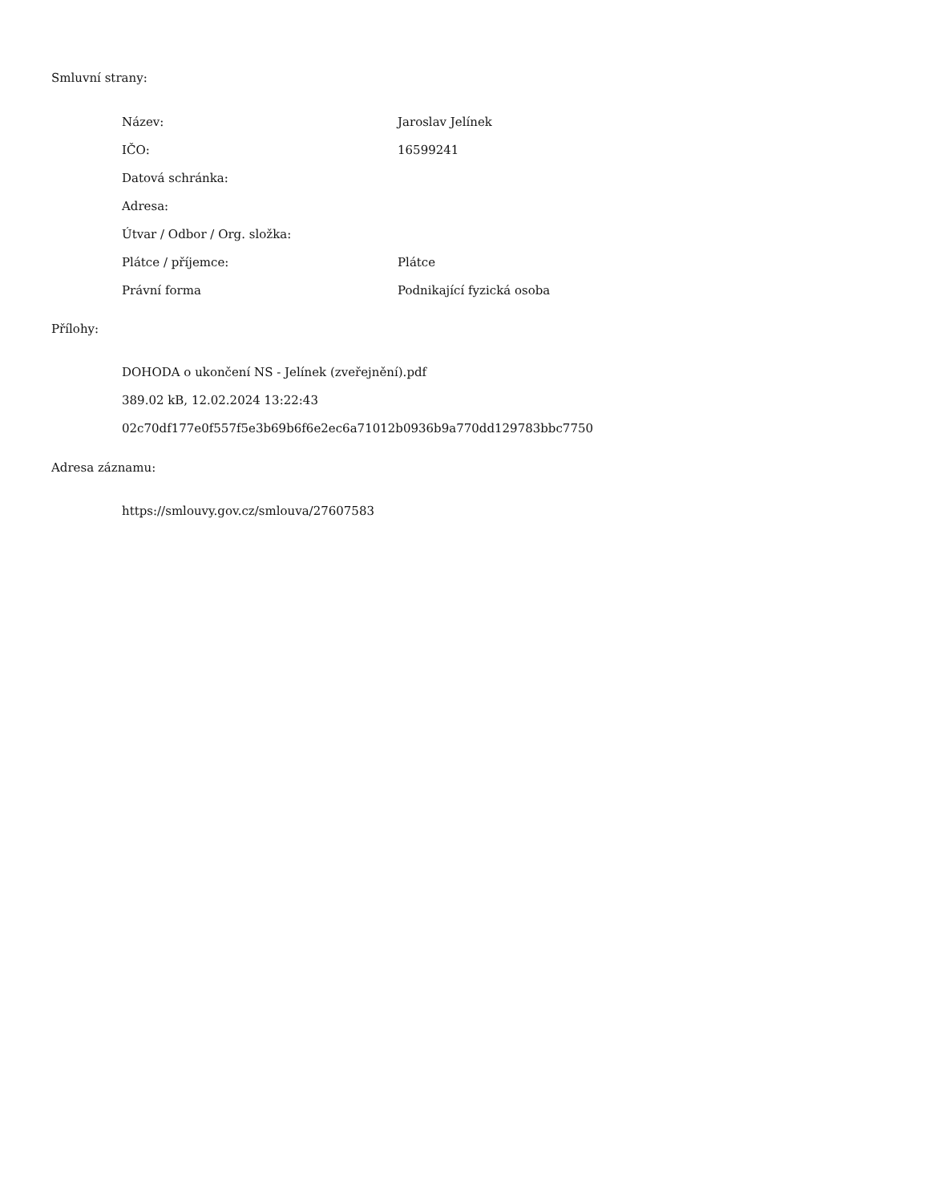Smluvní strany:
| Název: | Jaroslav Jelínek |
| IČO: | 16599241 |
| Datová schránka: | |
| Adresa: | |
| Útvar / Odbor / Org. složka: | |
| Plátce / příjemce: | Plátce |
| Právní forma | Podnikající fyzická osoba |
Přílohy:
DOHODA o ukončení NS - Jelínek (zveřejnění).pdf
389.02 kB, 12.02.2024 13:22:43
02c70df177e0f557f5e3b69b6f6e2ec6a71012b0936b9a770dd129783bbc7750
Adresa záznamu:
https://smlouvy.gov.cz/smlouva/27607583